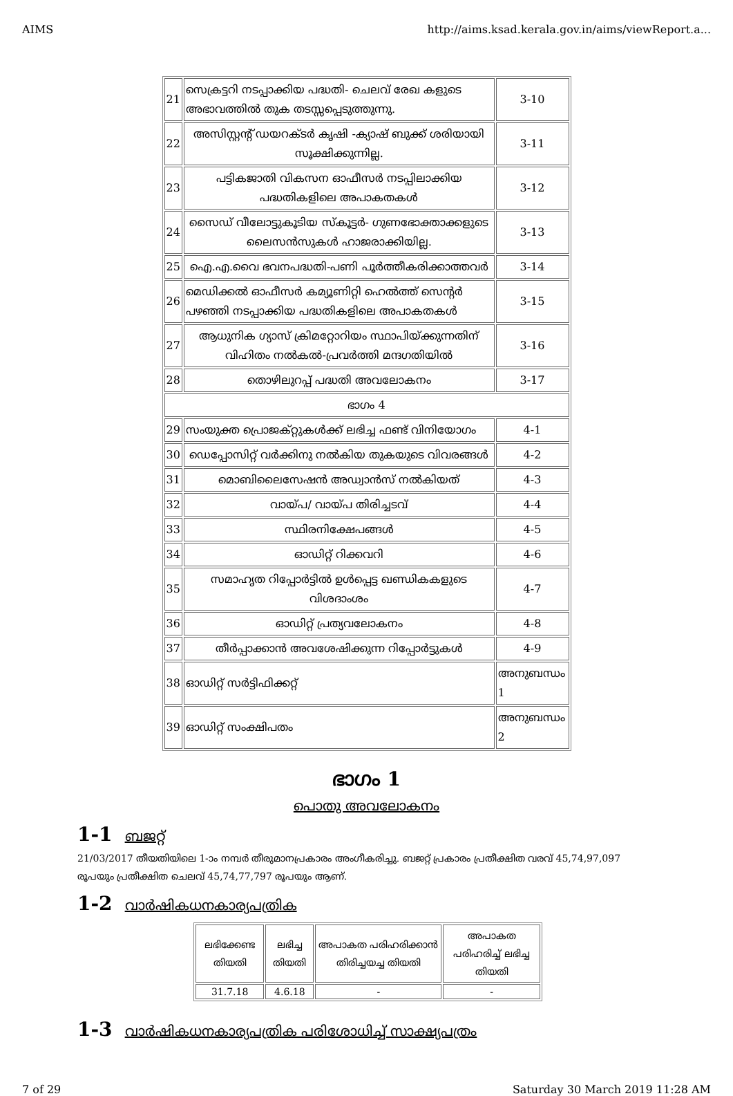AIMS http://aims.ksad.kerala.gov.in/aims/viewReport.a...
| 21 | സെക്രട്ടറി നടപ്പാക്കിയ പദ്ധതി- ചെലവ് രേഖ കളുടെ അഭാവത്തിൽ തുക തടസ്സപ്പെടുത്തുന്നു. | 3-10 |
| 22 | അസിസ്റ്റന്റ് ഡയറക്ടർ കൃഷി -ക്യാഷ് ബുക്ക് ശരിയായി സൂക്ഷിക്കുന്നില്ല. | 3-11 |
| 23 | പട്ടികജാതി വികസന ഓഫീസർ നടപ്പിലാക്കിയ പദ്ധതികളിലെ അപാകതകൾ | 3-12 |
| 24 | സൈഡ് വീലോട്ടുകൂടിയ സ്കൂട്ടർ- ഗുണഭോക്താക്കളുടെ ലൈസൻസുകൾ ഹാജരാക്കിയില്ല. | 3-13 |
| 25 | ഐ.എ.വൈ ഭവനപദ്ധതി-പണി പൂർത്തീകരിക്കാത്തവർ | 3-14 |
| 26 | മെഡിക്കൽ ഓഫീസർ കമ്യൂണിറ്റി ഹെൽത്ത് സെന്റർ പഴഞ്ഞി നടപ്പാക്കിയ പദ്ധതികളിലെ അപാകതകൾ | 3-15 |
| 27 | ആധുനിക ഗ്യാസ് ക്രിമറ്റോറിയം സ്ഥാപിയ്ക്കുന്നതിന് വിഹിതം നൽകൽ-പ്രവർത്തി മന്ദഗതിയിൽ | 3-16 |
| 28 | തൊഴിലുറപ്പ് പദ്ധതി അവലോകനം | 3-17 |
| ഭാഗം 4 | | |
| 29 | സംയുക്ത പ്രൊജക്റ്റുകൾക്ക് ലഭിച്ച ഫണ്ട് വിനിയോഗം | 4-1 |
| 30 | ഡെപ്പോസിറ്റ് വർക്കിനു നൽകിയ തുകയുടെ വിവരങ്ങൾ | 4-2 |
| 31 | മൊബിലൈസേഷൻ അഡ്വാൻസ് നൽകിയത് | 4-3 |
| 32 | വായ്പ/ വായ്പ തിരിച്ചടവ് | 4-4 |
| 33 | സ്ഥിരനിക്ഷേപങ്ങൾ | 4-5 |
| 34 | ഓഡിറ്റ് റിക്കവറി | 4-6 |
| 35 | സമാഹൃത റിപ്പോർട്ടിൽ ഉൾപ്പെട്ട ഖണ്ഡികകളുടെ വിശദാംശം | 4-7 |
| 36 | ഓഡിറ്റ് പ്രത്യവലോകനം | 4-8 |
| 37 | തീർപ്പാക്കാൻ അവശേഷിക്കുന്ന റിപ്പോർട്ടുകൾ | 4-9 |
| 38 | ഓഡിറ്റ് സർട്ടിഫിക്കറ്റ് | അനുബന്ധം 1 |
| 39 | ഓഡിറ്റ് സംക്ഷിപതം | അനുബന്ധം 2 |
ഭാഗം 1
പൊതു അവലോകനം
1-1 ബജറ്റ്
21/03/2017 തീയതിയിലെ 1-ാം നമ്പർ തീരുമാനപ്രകാരം അംഗീകരിച്ചു. ബജറ്റ് പ്രകാരം പ്രതീക്ഷിത വരവ് 45,74,97,097 രൂപയും പ്രതീക്ഷിത ചെലവ് 45,74,77,797 രൂപയും ആണ്.
1-2 വാർഷികധനകാര്യപത്രിക
| ലഭിക്കേണ്ട തിയതി | ലഭിച്ച തിയതി | അപാകത പരിഹരിക്കാൻ തിരിച്ചയച്ച തിയതി | അപാകത പരിഹരിച്ച് ലഭിച്ച തിയതി |
| --- | --- | --- | --- |
| 31.7.18 | 4.6.18 | - | - |
1-3 വാർഷികധനകാര്യപത്രിക പരിശോധിച്ച് സാക്ഷ്യപത്രം
7 of 29 Saturday 30 March 2019 11:28 AM